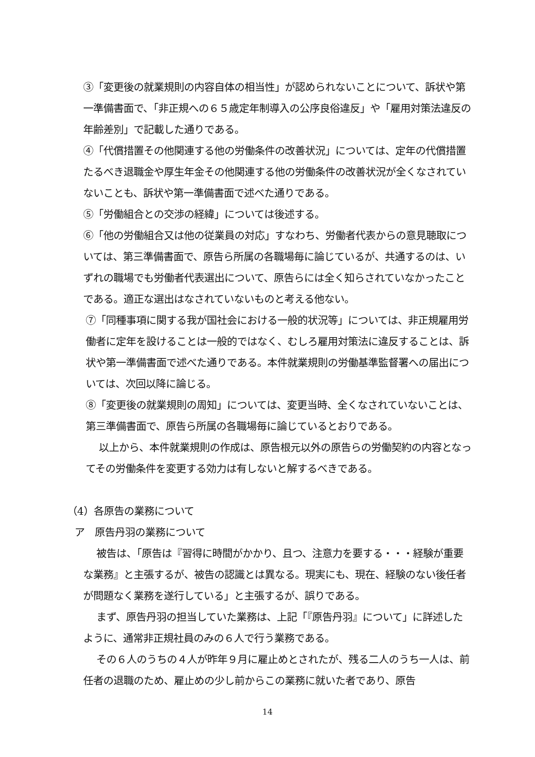③「変更後の就業規則の内容自体の相当性」が認められないことについて、訴状や第一準備書面で、「非正規への６５歳定年制導入の公序良俗違反」や「雇用対策法違反の年齢差別」で記載した通りである。
④「代償措置その他関連する他の労働条件の改善状況」については、定年の代償措置たるべき退職金や厚生年金その他関連する他の労働条件の改善状況が全くなされていないことも、訴状や第一準備書面で述べた通りである。
⑤「労働組合との交渉の経緯」については後述する。
⑥「他の労働組合又は他の従業員の対応」すなわち、労働者代表からの意見聴取については、第三準備書面で、原告ら所属の各職場毎に論じているが、共通するのは、いずれの職場でも労働者代表選出について、原告らには全く知らされていなかったことである。適正な選出はなされていないものと考える他ない。
⑦「同種事項に関する我が国社会における一般的状況等」については、非正規雇用労働者に定年を設けることは一般的ではなく、むしろ雇用対策法に違反することは、訴状や第一準備書面で述べた通りである。本件就業規則の労働基準監督署への届出については、次回以降に論じる。
⑧「変更後の就業規則の周知」については、変更当時、全くなされていないことは、第三準備書面で、原告ら所属の各職場毎に論じているとおりである。
以上から、本件就業規則の作成は、原告根元以外の原告らの労働契約の内容となってその労働条件を変更する効力は有しないと解するべきである。
（4）各原告の業務について
ア　原告丹羽の業務について
被告は、「原告は『習得に時間がかかり、且つ、注意力を要する・・・経験が重要な業務』と主張するが、被告の認識とは異なる。現実にも、現在、経験のない後任者が問題なく業務を遂行している」と主張するが、誤りである。
まず、原告丹羽の担当していた業務は、上記「『原告丹羽』について」に詳述したように、通常非正規社員のみの６人で行う業務である。
その６人のうちの４人が昨年９月に雇止めとされたが、残る二人のうち一人は、前任者の退職のため、雇止めの少し前からこの業務に就いた者であり、原告
14